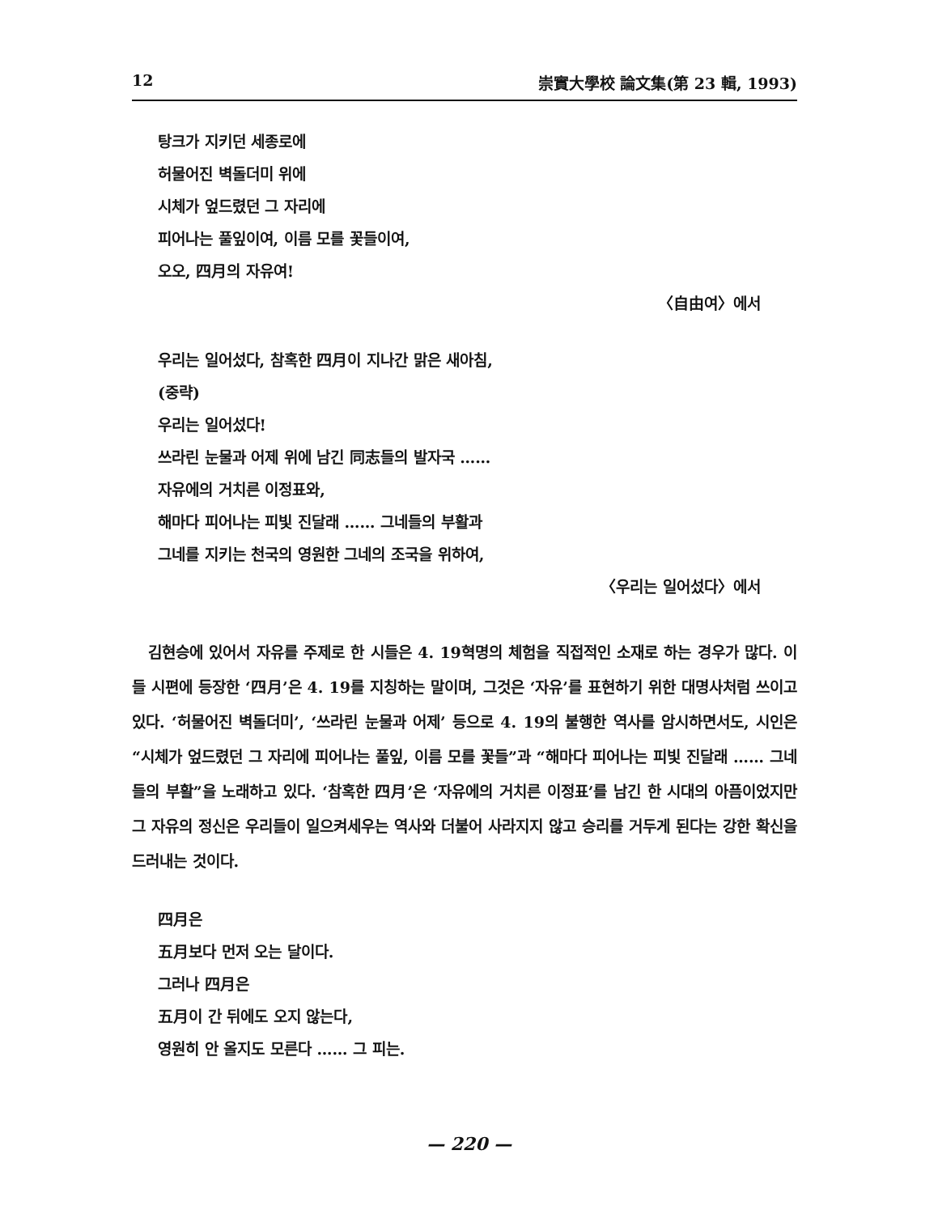12 崇實大學校 論文集(第 23 輯, 1993)
탕크가 지키던 세종로에
허물어진 벽돌더미 위에
시체가 엎드렸던 그 자리에
피어나는 풀잎이여, 이름 모를 꽃들이여,
오오, 四月의 자유여!
〈自由여〉에서
우리는 일어섰다, 참혹한 四月이 지나간 맑은 새아침,
(중략)
우리는 일어섰다!
쓰라린 눈물과 어제 위에 남긴 同志들의 발자국 ……
자유에의 거치른 이정표와,
해마다 피어나는 피빛 진달래 …… 그네들의 부활과
그네를 지키는 천국의 영원한 그네의 조국을 위하여,
〈우리는 일어섰다〉에서
김현승에 있어서 자유를 주제로 한 시들은 4. 19혁명의 체험을 직접적인 소재로 하는 경우가 많다. 이들 시편에 등장한 ‘四月’은 4. 19를 지칭하는 말이며, 그것은 ‘자유’를 표현하기 위한 대명사처럼 쓰이고 있다. ‘허물어진 벽돌더미’, ‘쓰라린 눈물과 어제’ 등으로 4. 19의 불행한 역사를 암시하면서도, 시인은 “시체가 엎드렸던 그 자리에 피어나는 풀잎, 이름 모를 꽃들”과 “해마다 피어나는 피빛 진달래 …… 그네들의 부활”을 노래하고 있다. ‘참혹한 四月’은 ‘자유에의 거치른 이정표’를 남긴 한 시대의 아픔이었지만 그 자유의 정신은 우리들이 일으켜세우는 역사와 더불어 사라지지 않고 승리를 거두게 된다는 강한 확신을 드러내는 것이다.
四月은
五月보다 먼저 오는 달이다.
그러나 四月은
五月이 간 뒤에도 오지 않는다,
영원히 안 올지도 모른다 …… 그 피는.
— 220 —